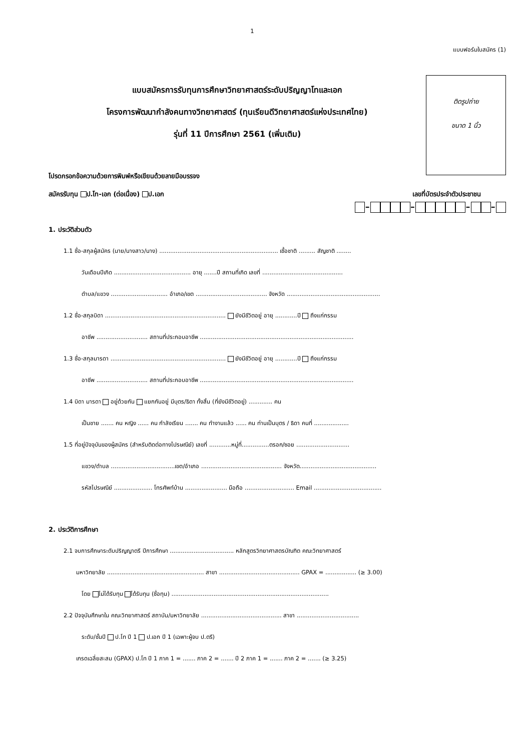1
แบบฟอร์มใบสมัคร (1)
แบบสมัครการรับทุนการศึกษาวิทยาศาสตร์ระดับปริญญาโทและเอก
โครงการพัฒนากำลังคนทางวิทยาศาสตร์ (ทุนเรียนดีวิทยาศาสตร์แห่งประเทศไทย)
รุ่นที่ 11 ปีการศึกษา 2561 (เพิ่มเติม)
ติดรูปถ่าย
ขนาด 1 นิ้ว
โปรดกรอกข้อความด้วยการพิมพ์หรือเขียนด้วยลายมือบรรจง
สมัครรับทุน ป.โท-เอก (ต่อเนื่อง) ป.เอก เลขที่บัตรประจำตัวประชาชน
- - - -
1. ประวัติส่วนตัว
1.1 ชื่อ-สกุลผู้สมัคร (นาย/นางสาว/นาง) ................................................................. เชื้อชาติ ......... สัญชาติ ........
วันเดือนปีเกิด .......................................... อายุ .......ปี สถานที่เกิด เลขที่ ............................................
ตำบล/แขวง ............................... อำเภอ/เขต ....................................... จังหวัด ...................................................
1.2 ชื่อ-สกุลบิดา .................................................................. ยังมีชีวิตอยู่ อายุ ............ปี ถึงแก่กรรม
อาชีพ ............................ สถานที่ประกอบอาชีพ ....................................................................................
1.3 ชื่อ-สกุลมารดา ............................................................... ยังมีชีวิตอยู่ อายุ ............ปี ถึงแก่กรรม
อาชีพ ............................ สถานที่ประกอบอาชีพ ....................................................................................
1.4 บิดา มารดา อยู่ด้วยกัน แยกกันอยู่ มีบุตร/ธิดา ทั้งสิ้น (ที่ยังมีชีวิตอยู่) ............. คน
เป็นชาย ....... คน หญิง ...... คน กำลังเรียน ....... คน ทำงานแล้ว ...... คน ท่านเป็นบุตร / ธิดา คนที่ ...................
1.5 ที่อยู่ปัจจุบันของผู้สมัคร (สำหรับติดต่อทางไปรษณีย์) เลขที่ ............หมู่ที่...............ตรอก/ซอย .............................
แขวง/ตำบล ...................................เขต/อำเภอ ............................................ จังหวัด..........................................
รหัสไปรษณีย์ ..................... โทรศัพท์บ้าน ....................... มือถือ ........................... Email .....................................
2. ประวัติการศึกษา
2.1 จบการศึกษาระดับปริญญาตรี ปีการศึกษา ................................... หลักสูตรวิทยาศาสตรบัณฑิต คณะวิทยาศาสตร์
มหาวิทยาลัย ..................................................... สาขา ............................................ GPAX = ................. (≥ 3.00)
โดย ไม่ได้รับทุน ได้รับทุน (ชื่อทุน) ......................................................................................
2.2 ปัจจุบันศึกษาใน คณะวิทยาศาสตร์ สถาบัน/มหาวิทยาลัย ............................................ สาขา ..................................
ระดับ/ชั้นปี ป.โท ปี 1 ป.เอก ปี 1 (เฉพาะผู้จบ ป.ตรี)
เกรดเฉลี่ยสะสม (GPAX) ป.โท ปี 1 ภาค 1 = ....... ภาค 2 = ....... ปี 2 ภาค 1 = ....... ภาค 2 = ....... (≥ 3.25)